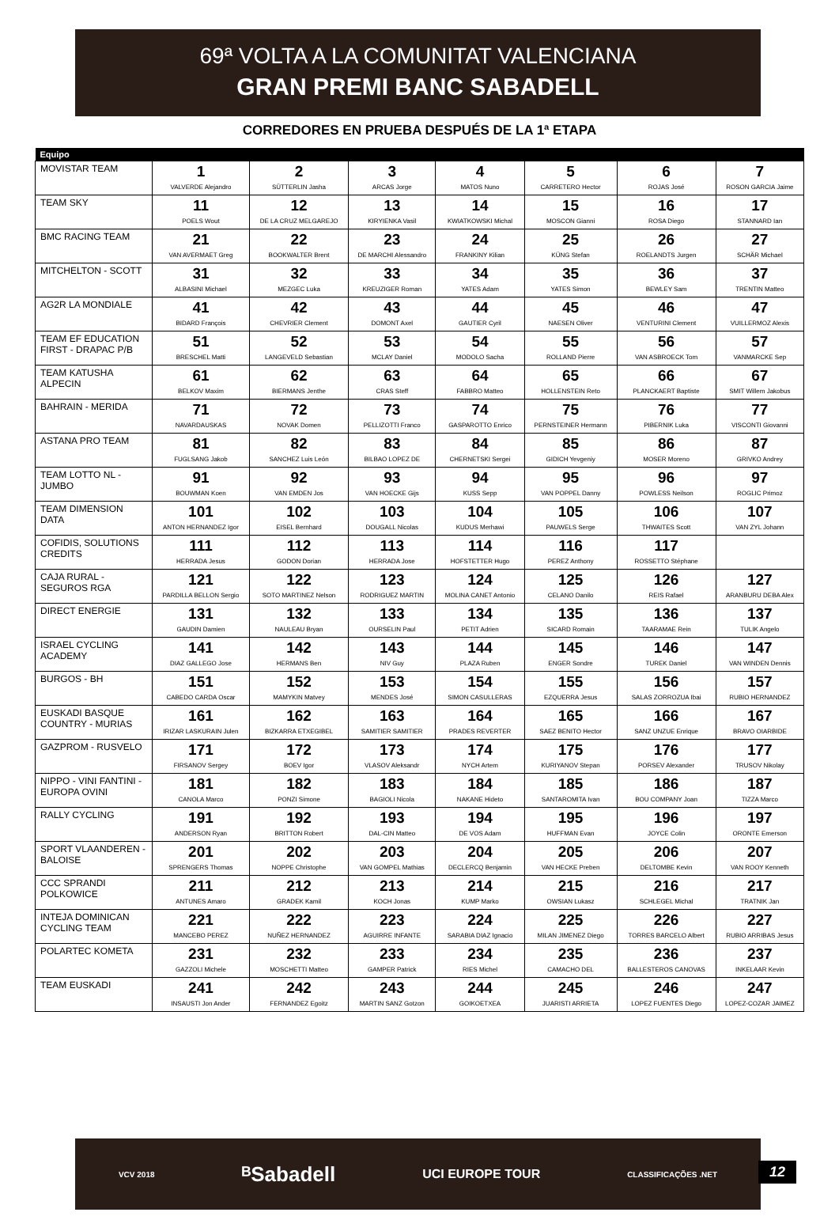69ª VOLTA A LA COMUNITAT VALENCIANA
GRAN PREMI BANC SABADELL
CORREDORES EN PRUEBA DESPUÉS DE LA 1ª ETAPA
| Equipo | | | | | | | |
| --- | --- | --- | --- | --- | --- | --- | --- |
| MOVISTAR TEAM | 1 VALVERDE Alejandro | 2 SÜTTERLIN Jasha | 3 ARCAS Jorge | 4 MATOS Nuno | 5 CARRETERO Hector | 6 ROJAS José | 7 ROSON GARCIA Jaime |
| TEAM SKY | 11 POELS Wout | 12 DE LA CRUZ MELGAREJO | 13 KIRYIENKA Vasil | 14 KWIATKOWSKI Michal | 15 MOSCON Gianni | 16 ROSA Diego | 17 STANNARD Ian |
| BMC RACING TEAM | 21 VAN AVERMAET Greg | 22 BOOKWALTER Brent | 23 DE MARCHI Alessandro | 24 FRANKINY Kilian | 25 KÜNG Stefan | 26 ROELANDTS Jurgen | 27 SCHÄR Michael |
| MITCHELTON - SCOTT | 31 ALBASINI Michael | 32 MEZGEC Luka | 33 KREUZIGER Roman | 34 YATES Adam | 35 YATES Simon | 36 BEWLEY Sam | 37 TRENTIN Matteo |
| AG2R LA MONDIALE | 41 BIDARD François | 42 CHEVRIER Clement | 43 DOMONT Axel | 44 GAUTIER Cyril | 45 NAESEN Oliver | 46 VENTURINI Clement | 47 VUILLERMOZ Alexis |
| TEAM EF EDUCATION FIRST - DRAPAC P/B | 51 BRESCHEL Matti | 52 LANGEVELD Sebastian | 53 MCLAY Daniel | 54 MODOLO Sacha | 55 ROLLAND Pierre | 56 VAN ASBROECK Tom | 57 VANMARCKE Sep |
| TEAM KATUSHA ALPECIN | 61 BELKOV Maxim | 62 BIERMANS Jenthe | 63 CRAS Steff | 64 FABBRO Matteo | 65 HOLLENSTEIN Reto | 66 PLANCKAERT Baptiste | 67 SMIT Willem Jakobus |
| BAHRAIN - MERIDA | 71 NAVARDAUSKAS | 72 NOVAK Domen | 73 PELLIZOTTI Franco | 74 GASPAROTTO Enrico | 75 PERNSTEINER Hermann | 76 PIBERNIK Luka | 77 VISCONTI Giovanni |
| ASTANA PRO TEAM | 81 FUGLSANG Jakob | 82 SANCHEZ Luis León | 83 BILBAO LOPEZ DE | 84 CHERNETSKI Sergei | 85 GIDICH Yevgeniy | 86 MOSER Moreno | 87 GRIVKO Andrey |
| TEAM LOTTO NL - JUMBO | 91 BOUWMAN Koen | 92 VAN EMDEN Jos | 93 VAN HOECKE Gijs | 94 KUSS Sepp | 95 VAN POPPEL Danny | 96 POWLESS Neilson | 97 ROGLIC Primoz |
| TEAM DIMENSION DATA | 101 ANTON HERNANDEZ Igor | 102 EISEL Bernhard | 103 DOUGALL Nicolas | 104 KUDUS Merhawi | 105 PAUWELS Serge | 106 THWAITES Scott | 107 VAN ZYL Johann |
| COFIDIS, SOLUTIONS CREDITS | 111 HERRADA Jesus | 112 GODON Dorian | 113 HERRADA Jose | 114 HOFSTETTER Hugo | 116 PEREZ Anthony | 117 ROSSETTO Stéphane | |
| CAJA RURAL - SEGUROS RGA | 121 PARDILLA BELLON Sergio | 122 SOTO MARTINEZ Nelson | 123 RODRIGUEZ MARTIN | 124 MOLINA CANET Antonio | 125 CELANO Danilo | 126 REIS Rafael | 127 ARANBURU DEBA Alex |
| DIRECT ENERGIE | 131 GAUDIN Damien | 132 NAULEAU Bryan | 133 OURSELIN Paul | 134 PETIT Adrien | 135 SICARD Romain | 136 TAARAMAE Rein | 137 TULIK Angelo |
| ISRAEL CYCLING ACADEMY | 141 DIAZ GALLEGO Jose | 142 HERMANS Ben | 143 NIV Guy | 144 PLAZA Ruben | 145 ENGER Sondre | 146 TUREK Daniel | 147 VAN WINDEN Dennis |
| BURGOS - BH | 151 CABEDO CARDA Oscar | 152 MAMYKIN Matvey | 153 MENDES José | 154 SIMON CASULLERAS | 155 EZQUERRA Jesus | 156 SALAS ZORROZUA Ibai | 157 RUBIO HERNANDEZ |
| EUSKADI BASQUE COUNTRY - MURIAS | 161 IRIZAR LASKURAIN Julen | 162 BIZKARRA ETXEGIBEL | 163 SAMITIER SAMITIER | 164 PRADES REVERTER | 165 SAEZ BENITO Hector | 166 SANZ UNZUE Enrique | 167 BRAVO OIARBIDE |
| GAZPROM - RUSVELO | 171 FIRSANOV Sergey | 172 BOEV Igor | 173 VLASOV Aleksandr | 174 NYCH Artem | 175 KURIYANOV Stepan | 176 PORSEV Alexander | 177 TRUSOV Nikolay |
| NIPPO - VINI FANTINI - EUROPA OVINI | 181 CANOLA Marco | 182 PONZI Simone | 183 BAGIOLI Nicola | 184 NAKANE Hideto | 185 SANTAROMITA Ivan | 186 BOU COMPANY Joan | 187 TIZZA Marco |
| RALLY CYCLING | 191 ANDERSON Ryan | 192 BRITTON Robert | 193 DAL-CIN Matteo | 194 DE VOS Adam | 195 HUFFMAN Evan | 196 JOYCE Colin | 197 ORONTE Emerson |
| SPORT VLAANDEREN - BALOISE | 201 SPRENGERS Thomas | 202 NOPPE Christophe | 203 VAN GOMPEL Mathias | 204 DECLERCQ Benjamin | 205 VAN HECKE Preben | 206 DELTOMBE Kevin | 207 VAN ROOY Kenneth |
| CCC SPRANDI POLKOWICE | 211 ANTUNES Amaro | 212 GRADEK Kamil | 213 KOCH Jonas | 214 KUMP Marko | 215 OWSIAN Lukasz | 216 SCHLEGEL Michal | 217 TRATNIK Jan |
| INTEJA DOMINICAN CYCLING TEAM | 221 MANCEBO PEREZ | 222 NUÑEZ HERNANDEZ | 223 AGUIRRE INFANTE | 224 SARABIA DIAZ Ignacio | 225 MILAN JIMENEZ Diego | 226 TORRES BARCELO Albert | 227 RUBIO ARRIBAS Jesus |
| POLARTEC KOMETA | 231 GAZZOLI Michele | 232 MOSCHETTI Matteo | 233 GAMPER Patrick | 234 RIES Michel | 235 CAMACHO DEL | 236 BALLESTEROS CANOVAS | 237 INKELAAR Kevin |
| TEAM EUSKADI | 241 INSAUSTI Jon Ander | 242 FERNANDEZ Egoitz | 243 MARTIN SANZ Gotzon | 244 GOIKOETXEA | 245 JUARISTI ARRIETA | 246 LOPEZ FUENTES Diego | 247 LOPEZ-COZAR JAIMEZ |
VCV 2018 ᴮSabadell UCI EUROPE TOUR CLASSIFICAÇÕES .NET
12